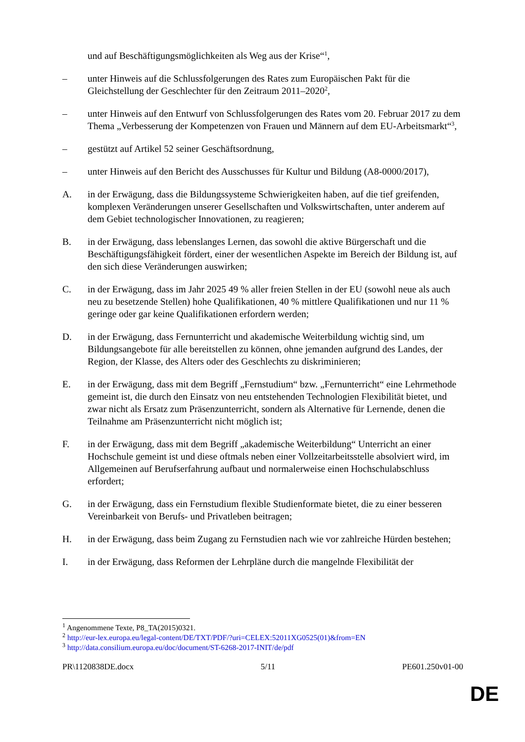und auf Beschäftigungsmöglichkeiten als Weg aus der Krise“<sup>1</sup>,
– unter Hinweis auf die Schlussfolgerungen des Rates zum Europäischen Pakt für die Gleichstellung der Geschlechter für den Zeitraum 2011–2020<sup>2</sup>,
– unter Hinweis auf den Entwurf von Schlussfolgerungen des Rates vom 20. Februar 2017 zu dem Thema „Verbesserung der Kompetenzen von Frauen und Männern auf dem EU-Arbeitsmarkt“<sup>3</sup>,
– gestützt auf Artikel 52 seiner Geschäftsordnung,
– unter Hinweis auf den Bericht des Ausschusses für Kultur und Bildung (A8-0000/2017),
A. in der Erwägung, dass die Bildungssysteme Schwierigkeiten haben, auf die tief greifenden, komplexen Veränderungen unserer Gesellschaften und Volkswirtschaften, unter anderem auf dem Gebiet technologischer Innovationen, zu reagieren;
B. in der Erwägung, dass lebenslanges Lernen, das sowohl die aktive Bürgerschaft und die Beschäftigungsfähigkeit fördert, einer der wesentlichen Aspekte im Bereich der Bildung ist, auf den sich diese Veränderungen auswirken;
C. in der Erwägung, dass im Jahr 2025 49 % aller freien Stellen in der EU (sowohl neue als auch neu zu besetzende Stellen) hohe Qualifikationen, 40 % mittlere Qualifikationen und nur 11 % geringe oder gar keine Qualifikationen erfordern werden;
D. in der Erwägung, dass Fernunterricht und akademische Weiterbildung wichtig sind, um Bildungsangebote für alle bereitstellen zu können, ohne jemanden aufgrund des Landes, der Region, der Klasse, des Alters oder des Geschlechts zu diskriminieren;
E. in der Erwägung, dass mit dem Begriff „Fernstudium“ bzw. „Fernunterricht“ eine Lehrmethode gemeint ist, die durch den Einsatz von neu entstehenden Technologien Flexibilität bietet, und zwar nicht als Ersatz zum Präsenzunterricht, sondern als Alternative für Lernende, denen die Teilnahme am Präsenzunterricht nicht möglich ist;
F. in der Erwägung, dass mit dem Begriff „akademische Weiterbildung“ Unterricht an einer Hochschule gemeint ist und diese oftmals neben einer Vollzeitarbeitsstelle absolviert wird, im Allgemeinen auf Berufserfahrung aufbaut und normalerweise einen Hochschulabschluss erfordert;
G. in der Erwägung, dass ein Fernstudium flexible Studienformate bietet, die zu einer besseren Vereinbarkeit von Berufs- und Privatleben beitragen;
H. in der Erwägung, dass beim Zugang zu Fernstudien nach wie vor zahlreiche Hürden bestehen;
I. in der Erwägung, dass Reformen der Lehrpläne durch die mangelnde Flexibilität der
<sup>1</sup> Angenommene Texte, P8_TA(2015)0321.
<sup>2</sup> http://eur-lex.europa.eu/legal-content/DE/TXT/PDF/?uri=CELEX:52011XG0525(01)&from=EN
<sup>3</sup> http://data.consilium.europa.eu/doc/document/ST-6268-2017-INIT/de/pdf
PR\1120838DE.docx 5/11 PE601.250v01-00
DE